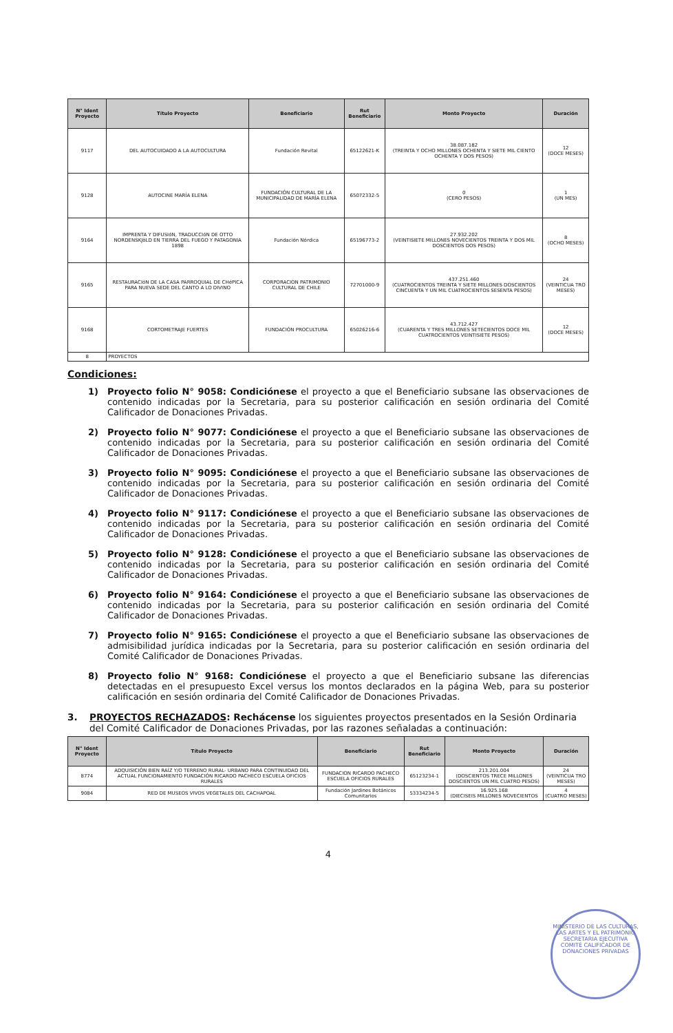| N° Ident Proyecto | Título Proyecto | Beneficiario | Rut Beneficiario | Monto Proyecto | Duración |
| --- | --- | --- | --- | --- | --- |
| 9117 | DEL AUTOCUIDADO A LA AUTOCULTURA | Fundación Revital | 65122621-K | 38.087.182 (TREINTA Y OCHO MILLONES OCHENTA Y SIETE MIL CIENTO OCHENTA Y DOS PESOS) | 12 (DOCE MESES) |
| 9128 | AUTOCINE MARÍA ELENA | FUNDACIÓN CULTURAL DE LA MUNICIPALIDAD DE MARÍA ELENA | 65072332-5 | 0 (CERO PESOS) | 1 (UN MES) |
| 9164 | IMPRENTA Y DIFUSIóN, TRADUCCIóN DE OTTO NORDENSKJöLD EN TIERRA DEL FUEGO Y PATAGONIA 1898 | Fundación Nórdica | 65196773-2 | 27.932.202 (VEINTISIETE MILLONES NOVECIENTOS TREINTA Y DOS MIL DOSCIENTOS DOS PESOS) | 8 (OCHO MESES) |
| 9165 | RESTAURACIóN DE LA CASA PARROQUIAL DE CHéPICA PARA NUEVA SEDE DEL CANTO A LO DIVINO | CORPORACION PATRIMONIO CULTURAL DE CHILE | 72701000-9 | 437.251.460 (CUATROCIENTOS TREINTA Y SIETE MILLONES DOSCIENTOS CINCUENTA Y UN MIL CUATROCIENTOS SESENTA PESOS) | 24 (VEINTICUA TRO MESES) |
| 9168 | CORTOMETRAJE FUERTES | FUNDACIÓN PROCULTURA | 65026216-6 | 43.712.427 (CUARENTA Y TRES MILLONES SETECIENTOS DOCE MIL CUATROCIENTOS VEINTISIETE PESOS) | 12 (DOCE MESES) |
| 8 | PROYECTOS | | | | |
Condiciones:
1) Proyecto folio N° 9058: Condiciónese el proyecto a que el Beneficiario subsane las observaciones de contenido indicadas por la Secretaria, para su posterior calificación en sesión ordinaria del Comité Calificador de Donaciones Privadas.
2) Proyecto folio N° 9077: Condiciónese el proyecto a que el Beneficiario subsane las observaciones de contenido indicadas por la Secretaria, para su posterior calificación en sesión ordinaria del Comité Calificador de Donaciones Privadas.
3) Proyecto folio N° 9095: Condiciónese el proyecto a que el Beneficiario subsane las observaciones de contenido indicadas por la Secretaria, para su posterior calificación en sesión ordinaria del Comité Calificador de Donaciones Privadas.
4) Proyecto folio N° 9117: Condiciónese el proyecto a que el Beneficiario subsane las observaciones de contenido indicadas por la Secretaria, para su posterior calificación en sesión ordinaria del Comité Calificador de Donaciones Privadas.
5) Proyecto folio N° 9128: Condiciónese el proyecto a que el Beneficiario subsane las observaciones de contenido indicadas por la Secretaria, para su posterior calificación en sesión ordinaria del Comité Calificador de Donaciones Privadas.
6) Proyecto folio N° 9164: Condiciónese el proyecto a que el Beneficiario subsane las observaciones de contenido indicadas por la Secretaria, para su posterior calificación en sesión ordinaria del Comité Calificador de Donaciones Privadas.
7) Proyecto folio N° 9165: Condiciónese el proyecto a que el Beneficiario subsane las observaciones de admisibilidad jurídica indicadas por la Secretaria, para su posterior calificación en sesión ordinaria del Comité Calificador de Donaciones Privadas.
8) Proyecto folio N° 9168: Condiciónese el proyecto a que el Beneficiario subsane las diferencias detectadas en el presupuesto Excel versus los montos declarados en la página Web, para su posterior calificación en sesión ordinaria del Comité Calificador de Donaciones Privadas.
3. PROYECTOS RECHAZADOS: Rechácense los siguientes proyectos presentados en la Sesión Ordinaria del Comité Calificador de Donaciones Privadas, por las razones señaladas a continuación:
| N° Ident Proyecto | Título Proyecto | Beneficiario | Rut Beneficiario | Monto Proyecto | Duración |
| --- | --- | --- | --- | --- | --- |
| 8774 | ADQUISICIÓN BIEN RAÍZ Y/O TERRENO RURAL- URBANO PARA CONTINUIDAD DEL ACTUAL FUNCIONAMIENTO FUNDACIÓN RICARDO PACHECO ESCUELA OFICIOS RURALES | FUNDACION RICARDO PACHECO ESCUELA OFICIOS RURALES | 65123234-1 | 213.201.004 (DOSCIENTOS TRECE MILLONES DOSCIENTOS UN MIL CUATRO PESOS) | 24 (VEINTICUA TRO MESES) |
| 9084 | RED DE MUSEOS VIVOS VEGETALES DEL CACHAPOAL | Fundación Jardines Botánicos Comunitarios | 53334234-5 | 16.925.168 (DIECISEIS MILLONES NOVECIENTOS | 4 (CUATRO MESES) |
4
MINISTERIO DE LAS CULTURAS, LAS ARTES Y EL PATRIMONIO
SECRETARIA EJECUTIVA
COMITÉ CALIFICADOR DE DONACIONES PRIVADAS